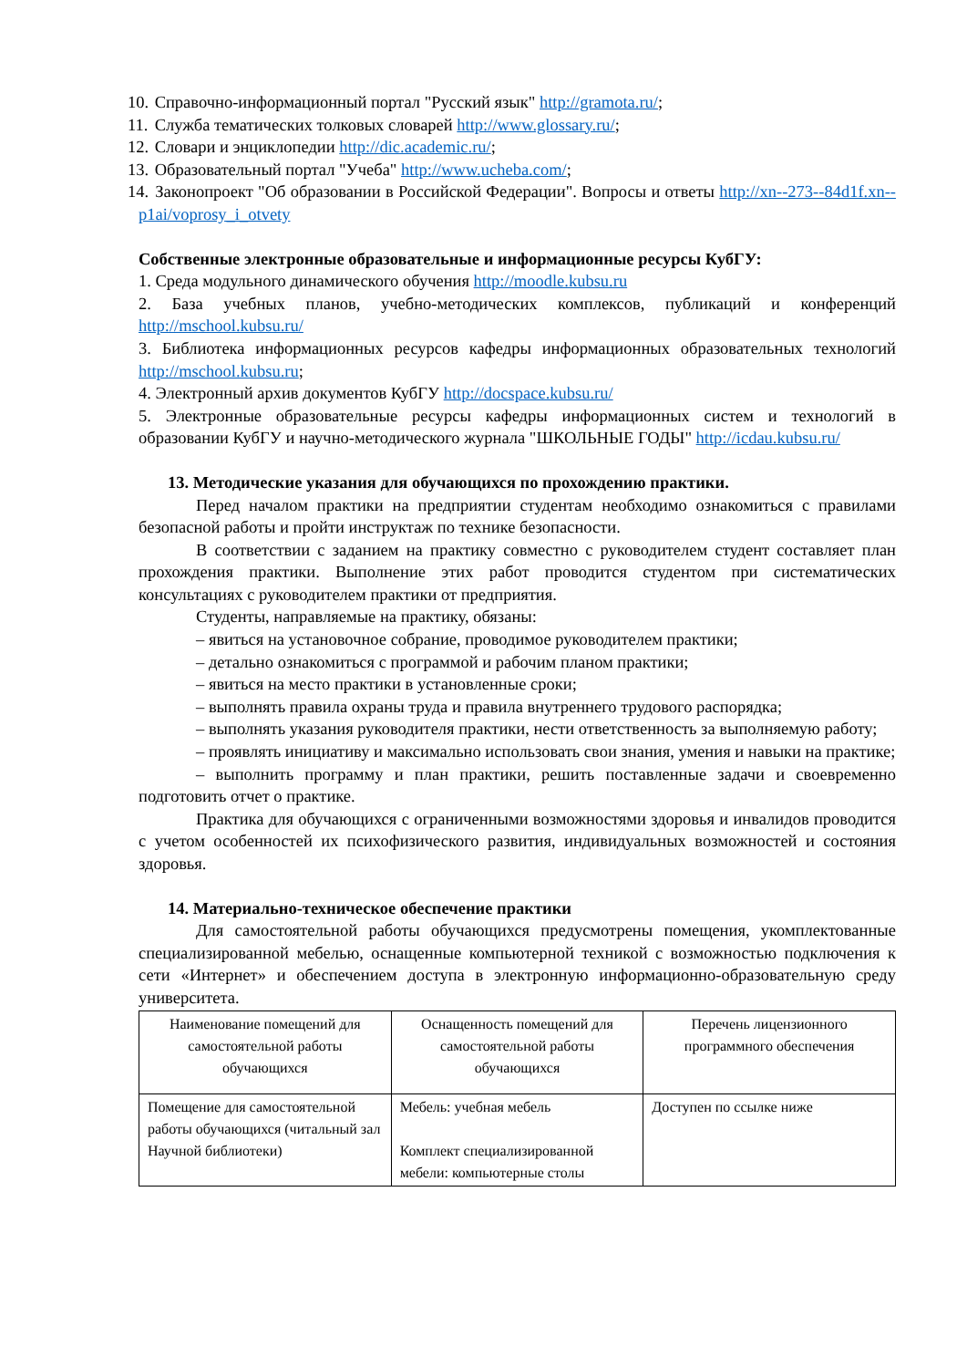10. Справочно-информационный портал "Русский язык" http://gramota.ru/;
11. Служба тематических толковых словарей http://www.glossary.ru/;
12. Словари и энциклопедии http://dic.academic.ru/;
13. Образовательный портал "Учеба" http://www.ucheba.com/;
14. Законопроект "Об образовании в Российской Федерации". Вопросы и ответы http://xn--273--84d1f.xn--p1ai/voprosy_i_otvety
Собственные электронные образовательные и информационные ресурсы КубГУ:
1. Среда модульного динамического обучения http://moodle.kubsu.ru
2. База учебных планов, учебно-методических комплексов, публикаций и конференций http://mschool.kubsu.ru/
3. Библиотека информационных ресурсов кафедры информационных образовательных технологий http://mschool.kubsu.ru;
4. Электронный архив документов КубГУ http://docspace.kubsu.ru/
5. Электронные образовательные ресурсы кафедры информационных систем и технологий в образовании КубГУ и научно-методического журнала "ШКОЛЬНЫЕ ГОДЫ" http://icdau.kubsu.ru/
13. Методические указания для обучающихся по прохождению практики.
Перед началом практики на предприятии студентам необходимо ознакомиться с правилами безопасной работы и пройти инструктаж по технике безопасности.
В соответствии с заданием на практику совместно с руководителем студент составляет план прохождения практики. Выполнение этих работ проводится студентом при систематических консультациях с руководителем практики от предприятия.
Студенты, направляемые на практику, обязаны:
– явиться на установочное собрание, проводимое руководителем практики;
– детально ознакомиться с программой и рабочим планом практики;
– явиться на место практики в установленные сроки;
– выполнять правила охраны труда и правила внутреннего трудового распорядка;
– выполнять указания руководителя практики, нести ответственность за выполняемую работу;
– проявлять инициативу и максимально использовать свои знания, умения и навыки на практике;
– выполнить программу и план практики, решить поставленные задачи и своевременно подготовить отчет о практике.
Практика для обучающихся с ограниченными возможностями здоровья и инвалидов проводится с учетом особенностей их психофизического развития, индивидуальных возможностей и состояния здоровья.
14. Материально-техническое обеспечение практики
Для самостоятельной работы обучающихся предусмотрены помещения, укомплектованные специализированной мебелью, оснащенные компьютерной техникой с возможностью подключения к сети «Интернет» и обеспечением доступа в электронную информационно-образовательную среду университета.
| Наименование помещений для самостоятельной работы обучающихся | Оснащенность помещений для самостоятельной работы обучающихся | Перечень лицензионного программного обеспечения |
| Помещение для самостоятельной работы обучающихся (читальный зал Научной библиотеки) | Мебель: учебная мебель Комплект специализированной мебели: компьютерные столы | Доступен по ссылке ниже |